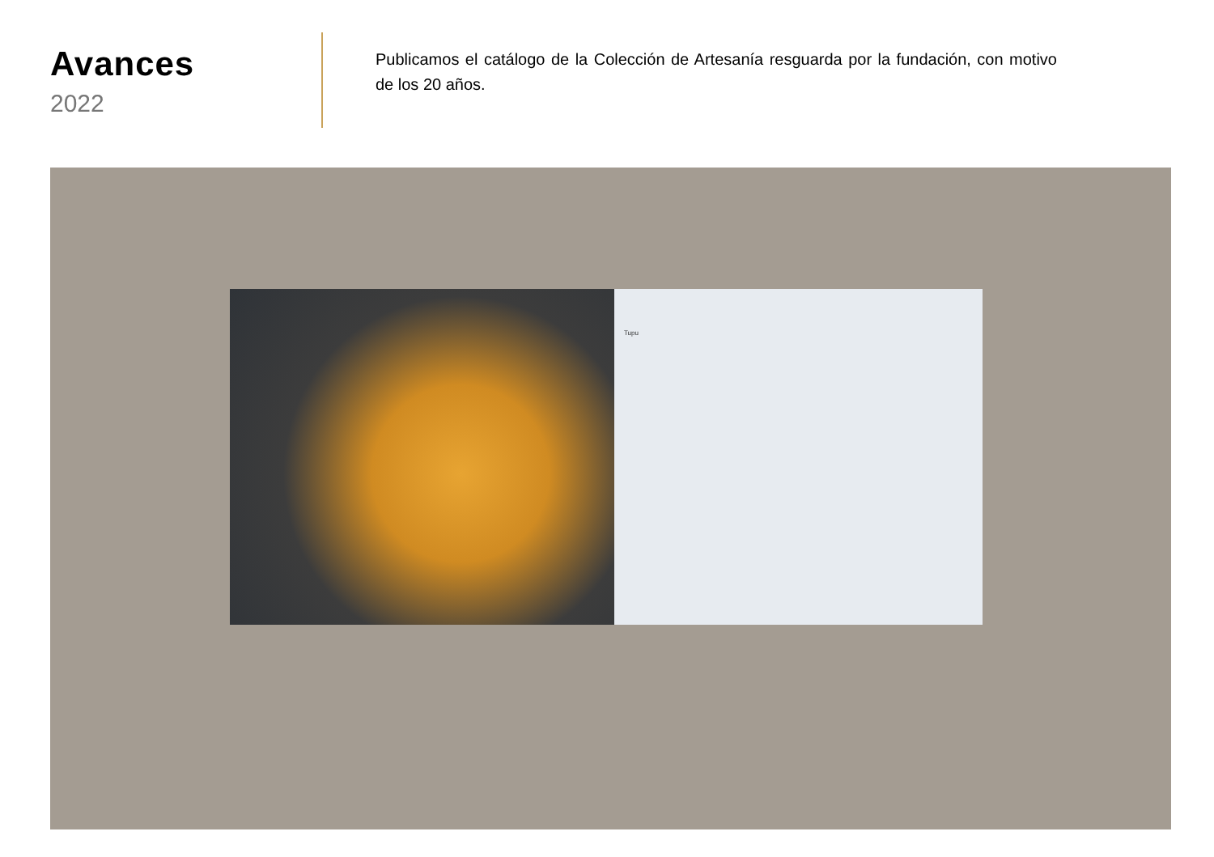Avances
2022
Publicamos el catálogo de la Colección de Artesanía resguarda por la fundación, con motivo de los 20 años.
Tupu